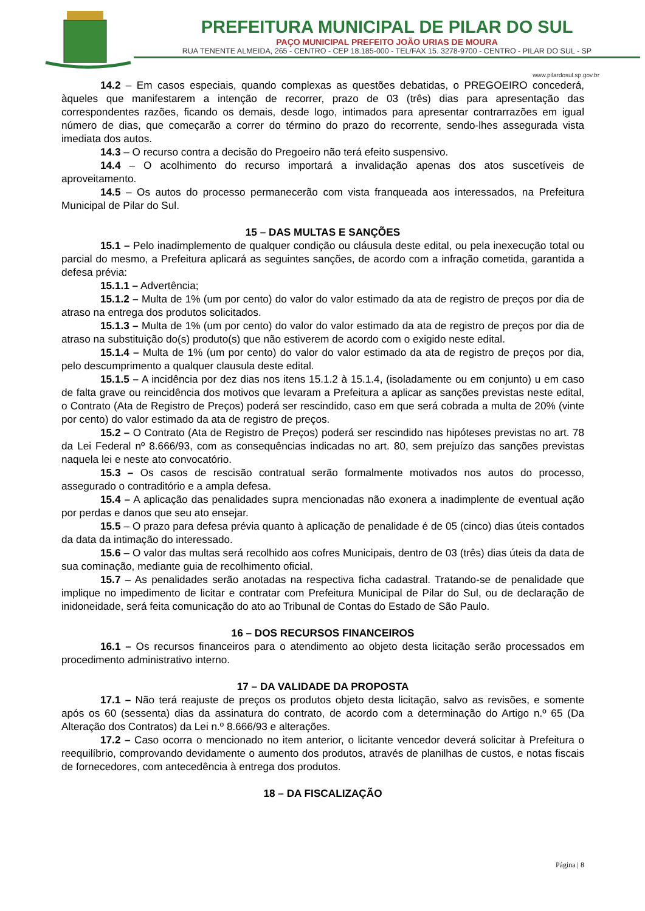PREFEITURA MUNICIPAL DE PILAR DO SUL
PAÇO MUNICIPAL PREFEITO JOÃO URIAS DE MOURA
RUA TENENTE ALMEIDA, 265 - CENTRO - CEP 18.185-000 - TEL/FAX 15. 3278-9700 - CENTRO - PILAR DO SUL - SP
www.pilardosul.sp.gov.br
14.2 – Em casos especiais, quando complexas as questões debatidas, o PREGOEIRO concederá, àqueles que manifestarem a intenção de recorrer, prazo de 03 (três) dias para apresentação das correspondentes razões, ficando os demais, desde logo, intimados para apresentar contrarrazões em igual número de dias, que começarão a correr do término do prazo do recorrente, sendo-lhes assegurada vista imediata dos autos.
14.3 – O recurso contra a decisão do Pregoeiro não terá efeito suspensivo.
14.4 – O acolhimento do recurso importará a invalidação apenas dos atos suscetíveis de aproveitamento.
14.5 – Os autos do processo permanecerão com vista franqueada aos interessados, na Prefeitura Municipal de Pilar do Sul.
15 – DAS MULTAS E SANÇÕES
15.1 – Pelo inadimplemento de qualquer condição ou cláusula deste edital, ou pela inexecução total ou parcial do mesmo, a Prefeitura aplicará as seguintes sanções, de acordo com a infração cometida, garantida a defesa prévia:
15.1.1 – Advertência;
15.1.2 – Multa de 1% (um por cento) do valor do valor estimado da ata de registro de preços por dia de atraso na entrega dos produtos solicitados.
15.1.3 – Multa de 1% (um por cento) do valor do valor estimado da ata de registro de preços por dia de atraso na substituição do(s) produto(s) que não estiverem de acordo com o exigido neste edital.
15.1.4 – Multa de 1% (um por cento) do valor do valor estimado da ata de registro de preços por dia, pelo descumprimento a qualquer clausula deste edital.
15.1.5 – A incidência por dez dias nos itens 15.1.2 à 15.1.4, (isoladamente ou em conjunto) u em caso de falta grave ou reincidência dos motivos que levaram a Prefeitura a aplicar as sanções previstas neste edital, o Contrato (Ata de Registro de Preços) poderá ser rescindido, caso em que será cobrada a multa de 20% (vinte por cento) do valor estimado da ata de registro de preços.
15.2 – O Contrato (Ata de Registro de Preços) poderá ser rescindido nas hipóteses previstas no art. 78 da Lei Federal nº 8.666/93, com as consequências indicadas no art. 80, sem prejuízo das sanções previstas naquela lei e neste ato convocatório.
15.3 – Os casos de rescisão contratual serão formalmente motivados nos autos do processo, assegurado o contraditório e a ampla defesa.
15.4 – A aplicação das penalidades supra mencionadas não exonera a inadimplente de eventual ação por perdas e danos que seu ato ensejar.
15.5 – O prazo para defesa prévia quanto à aplicação de penalidade é de 05 (cinco) dias úteis contados da data da intimação do interessado.
15.6 – O valor das multas será recolhido aos cofres Municipais, dentro de 03 (três) dias úteis da data de sua cominação, mediante guia de recolhimento oficial.
15.7 – As penalidades serão anotadas na respectiva ficha cadastral. Tratando-se de penalidade que implique no impedimento de licitar e contratar com Prefeitura Municipal de Pilar do Sul, ou de declaração de inidoneidade, será feita comunicação do ato ao Tribunal de Contas do Estado de São Paulo.
16 – DOS RECURSOS FINANCEIROS
16.1 – Os recursos financeiros para o atendimento ao objeto desta licitação serão processados em procedimento administrativo interno.
17 – DA VALIDADE DA PROPOSTA
17.1 – Não terá reajuste de preços os produtos objeto desta licitação, salvo as revisões, e somente após os 60 (sessenta) dias da assinatura do contrato, de acordo com a determinação do Artigo n.º 65 (Da Alteração dos Contratos) da Lei n.º 8.666/93 e alterações.
17.2 – Caso ocorra o mencionado no item anterior, o licitante vencedor deverá solicitar à Prefeitura o reequilíbrio, comprovando devidamente o aumento dos produtos, através de planilhas de custos, e notas fiscais de fornecedores, com antecedência à entrega dos produtos.
18 – DA FISCALIZAÇÃO
Página | 8